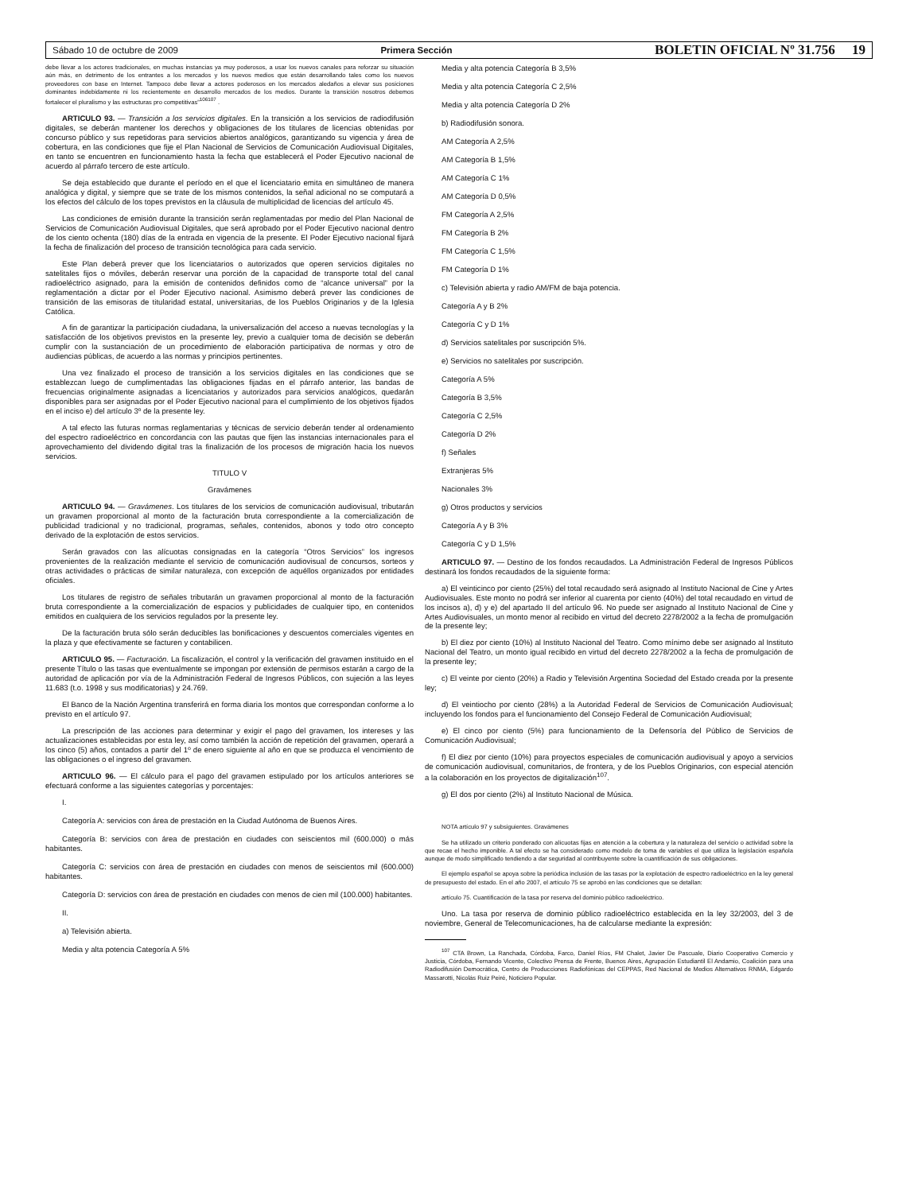Sábado 10 de octubre de 2009 Primera Sección BOLETIN OFICIAL Nº 31.756 19
debe llevar a los actores tradicionales, en muchas instancias ya muy poderosos, a usar los nuevos canales para reforzar su situación aún más, en detrimento de los entrantes a los mercados y los nuevos medios que están desarrollando tales como los nuevos proveedores con base en Internet. Tampoco debe llevar a actores poderosos en los mercados aledaños a elevar sus posiciones dominantes indebidamente ni los recientemente en desarrollo mercados de los medios. Durante la transición nosotros debemos fortalecer el pluralismo y las estructuras pro competitivas”<sup>106107</sup> .
ARTICULO 93. — Transición a los servicios digitales. En la transición a los servicios de radiodifusión digitales, se deberán mantener los derechos y obligaciones de los titulares de licencias obtenidas por concurso público y sus repetidoras para servicios abiertos analógicos, garantizando su vigencia y área de cobertura, en las condiciones que fije el Plan Nacional de Servicios de Comunicación Audiovisual Digitales, en tanto se encuentren en funcionamiento hasta la fecha que establecerá el Poder Ejecutivo nacional de acuerdo al párrafo tercero de este artículo.
Se deja establecido que durante el período en el que el licenciatario emita en simultáneo de manera analógica y digital, y siempre que se trate de los mismos contenidos, la señal adicional no se computará a los efectos del cálculo de los topes previstos en la cláusula de multiplicidad de licencias del artículo 45.
Las condiciones de emisión durante la transición serán reglamentadas por medio del Plan Nacional de Servicios de Comunicación Audiovisual Digitales, que será aprobado por el Poder Ejecutivo nacional dentro de los ciento ochenta (180) días de la entrada en vigencia de la presente. El Poder Ejecutivo nacional fijará la fecha de finalización del proceso de transición tecnológica para cada servicio.
Este Plan deberá prever que los licenciatarios o autorizados que operen servicios digitales no satelitales fijos o móviles, deberán reservar una porción de la capacidad de transporte total del canal radioeléctrico asignado, para la emisión de contenidos definidos como de “alcance universal” por la reglamentación a dictar por el Poder Ejecutivo nacional. Asimismo deberá prever las condiciones de transición de las emisoras de titularidad estatal, universitarias, de los Pueblos Originarios y de la Iglesia Católica.
A fin de garantizar la participación ciudadana, la universalización del acceso a nuevas tecnologías y la satisfacción de los objetivos previstos en la presente ley, previo a cualquier toma de decisión se deberán cumplir con la sustanciación de un procedimiento de elaboración participativa de normas y otro de audiencias públicas, de acuerdo a las normas y principios pertinentes.
Una vez finalizado el proceso de transición a los servicios digitales en las condiciones que se establezcan luego de cumplimentadas las obligaciones fijadas en el párrafo anterior, las bandas de frecuencias originalmente asignadas a licenciatarios y autorizados para servicios analógicos, quedarán disponibles para ser asignadas por el Poder Ejecutivo nacional para el cumplimiento de los objetivos fijados en el inciso e) del artículo 3º de la presente ley.
A tal efecto las futuras normas reglamentarias y técnicas de servicio deberán tender al ordenamiento del espectro radioeléctrico en concordancia con las pautas que fijen las instancias internacionales para el aprovechamiento del dividendo digital tras la finalización de los procesos de migración hacia los nuevos servicios.
TITULO V
Gravámenes
ARTICULO 94. — Gravámenes. Los titulares de los servicios de comunicación audiovisual, tributarán un gravamen proporcional al monto de la facturación bruta correspondiente a la comercialización de publicidad tradicional y no tradicional, programas, señales, contenidos, abonos y todo otro concepto derivado de la explotación de estos servicios.
Serán gravados con las alícuotas consignadas en la categoría “Otros Servicios” los ingresos provenientes de la realización mediante el servicio de comunicación audiovisual de concursos, sorteos y otras actividades o prácticas de similar naturaleza, con excepción de aquéllos organizados por entidades oficiales.
Los titulares de registro de señales tributarán un gravamen proporcional al monto de la facturación bruta correspondiente a la comercialización de espacios y publicidades de cualquier tipo, en contenidos emitidos en cualquiera de los servicios regulados por la presente ley.
De la facturación bruta sólo serán deducibles las bonificaciones y descuentos comerciales vigentes en la plaza y que efectivamente se facturen y contabilicen.
ARTICULO 95. — Facturación. La fiscalización, el control y la verificación del gravamen instituido en el presente Título o las tasas que eventualmente se impongan por extensión de permisos estarán a cargo de la autoridad de aplicación por vía de la Administración Federal de Ingresos Públicos, con sujeción a las leyes 11.683 (t.o. 1998 y sus modificatorias) y 24.769.
El Banco de la Nación Argentina transferirá en forma diaria los montos que correspondan conforme a lo previsto en el artículo 97.
La prescripción de las acciones para determinar y exigir el pago del gravamen, los intereses y las actualizaciones establecidas por esta ley, así como también la acción de repetición del gravamen, operará a los cinco (5) años, contados a partir del 1º de enero siguiente al año en que se produzca el vencimiento de las obligaciones o el ingreso del gravamen.
ARTICULO 96. — El cálculo para el pago del gravamen estipulado por los artículos anteriores se efectuará conforme a las siguientes categorías y porcentajes:
I.
Categoría A: servicios con área de prestación en la Ciudad Autónoma de Buenos Aires.
Categoría B: servicios con área de prestación en ciudades con seiscientos mil (600.000) o más habitantes.
Categoría C: servicios con área de prestación en ciudades con menos de seiscientos mil (600.000) habitantes.
Categoría D: servicios con área de prestación en ciudades con menos de cien mil (100.000) habitantes.
II.
a) Televisión abierta.
Media y alta potencia Categoría A 5%
Media y alta potencia Categoría B 3,5%
Media y alta potencia Categoría C 2,5%
Media y alta potencia Categoría D 2%
b) Radiodifusión sonora.
AM Categoría A 2,5%
AM Categoría B 1,5%
AM Categoría C 1%
AM Categoría D 0,5%
FM Categoría A 2,5%
FM Categoría B 2%
FM Categoría C 1,5%
FM Categoría D 1%
c) Televisión abierta y radio AM/FM de baja potencia.
Categoría A y B 2%
Categoría C y D 1%
d) Servicios satelitales por suscripción 5%.
e) Servicios no satelitales por suscripción.
Categoría A 5%
Categoría B 3,5%
Categoría C 2,5%
Categoría D 2%
f) Señales
Extranjeras 5%
Nacionales 3%
g) Otros productos y servicios
Categoría A y B 3%
Categoría C y D 1,5%
ARTICULO 97. — Destino de los fondos recaudados. La Administración Federal de Ingresos Públicos destinará los fondos recaudados de la siguiente forma:
a) El veinticinco por ciento (25%) del total recaudado será asignado al Instituto Nacional de Cine y Artes Audiovisuales. Este monto no podrá ser inferior al cuarenta por ciento (40%) del total recaudado en virtud de los incisos a), d) y e) del apartado II del artículo 96. No puede ser asignado al Instituto Nacional de Cine y Artes Audiovisuales, un monto menor al recibido en virtud del decreto 2278/2002 a la fecha de promulgación de la presente ley;
b) El diez por ciento (10%) al Instituto Nacional del Teatro. Como mínimo debe ser asignado al Instituto Nacional del Teatro, un monto igual recibido en virtud del decreto 2278/2002 a la fecha de promulgación de la presente ley;
c) El veinte por ciento (20%) a Radio y Televisión Argentina Sociedad del Estado creada por la presente ley;
d) El veintiocho por ciento (28%) a la Autoridad Federal de Servicios de Comunicación Audiovisual; incluyendo los fondos para el funcionamiento del Consejo Federal de Comunicación Audiovisual;
e) El cinco por ciento (5%) para funcionamiento de la Defensoría del Público de Servicios de Comunicación Audiovisual;
f) El diez por ciento (10%) para proyectos especiales de comunicación audiovisual y apoyo a servicios de comunicación audiovisual, comunitarios, de frontera, y de los Pueblos Originarios, con especial atención a la colaboración en los proyectos de digitalización<sup>107</sup>.
g) El dos por ciento (2%) al Instituto Nacional de Música.
NOTA artículo 97 y subsiguientes. Gravámenes
Se ha utilizado un criterio ponderado con alícuotas fijas en atención a la cobertura y la naturaleza del servicio o actividad sobre la que recae el hecho imponible. A tal efecto se ha considerado como modelo de toma de variables el que utiliza la legislación española aunque de modo simplificado tendiendo a dar seguridad al contribuyente sobre la cuantificación de sus obligaciones.
El ejemplo español se apoya sobre la periódica inclusión de las tasas por la explotación de espectro radioeléctrico en la ley general de presupuesto del estado. En el año 2007, el artículo 75 se aprobó en las condiciones que se detallan:
artículo 75. Cuantificación de la tasa por reserva del dominio público radioeléctrico.
Uno. La tasa por reserva de dominio público radioeléctrico establecida en la ley 32/2003, del 3 de noviembre, General de Telecomunicaciones, ha de calcularse mediante la expresión:
<sup>107</sup> CTA Brown, La Ranchada, Córdoba, Farco, Daniel Ríos, FM Chalet, Javier De Pascuale, Diario Cooperativo Comercio y Justicia, Córdoba, Fernando Vicente, Colectivo Prensa de Frente, Buenos Aires, Agrupación Estudiantil El Andamio, Coalición para una Radiodifusión Democrática, Centro de Producciones Radiofónicas del CEPPAS, Red Nacional de Medios Alternativos RNMA, Edgardo Massarotti, Nicolás Ruiz Peiré, Noticiero Popular.